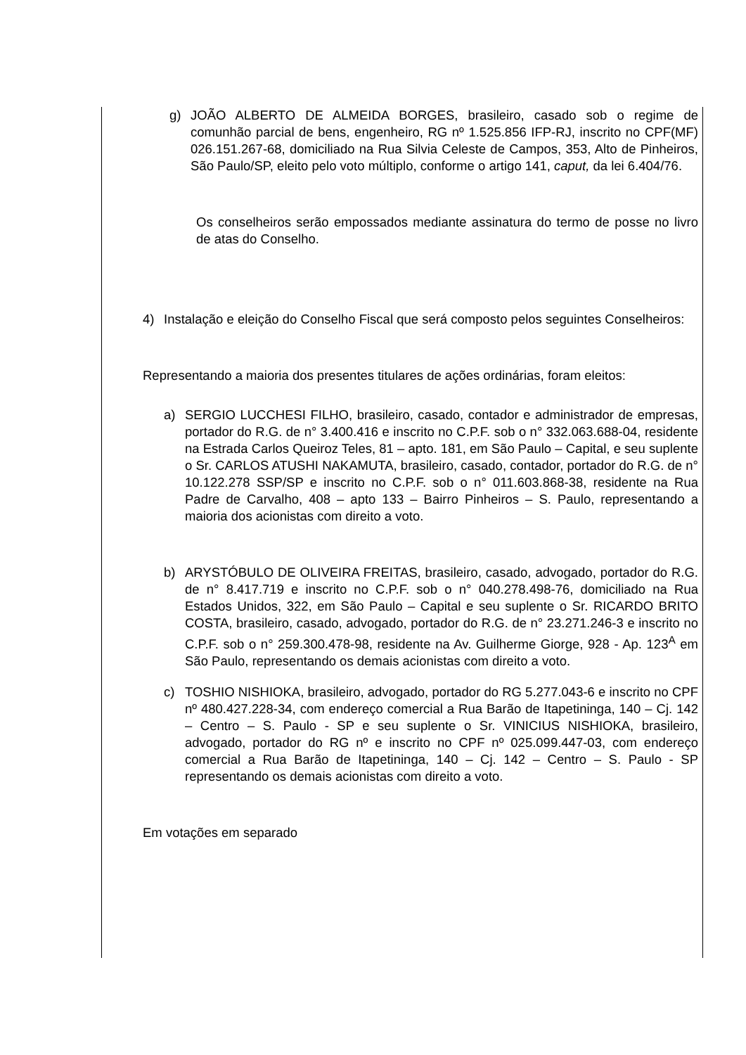g) JOÃO ALBERTO DE ALMEIDA BORGES, brasileiro, casado sob o regime de comunhão parcial de bens, engenheiro, RG nº 1.525.856 IFP-RJ, inscrito no CPF(MF) 026.151.267-68, domiciliado na Rua Silvia Celeste de Campos, 353, Alto de Pinheiros, São Paulo/SP, eleito pelo voto múltiplo, conforme o artigo 141, caput, da lei 6.404/76.
Os conselheiros serão empossados mediante assinatura do termo de posse no livro de atas do Conselho.
4) Instalação e eleição do Conselho Fiscal que será composto pelos seguintes Conselheiros:
Representando a maioria dos presentes titulares de ações ordinárias, foram eleitos:
a) SERGIO LUCCHESI FILHO, brasileiro, casado, contador e administrador de empresas, portador do R.G. de n° 3.400.416 e inscrito no C.P.F. sob o n° 332.063.688-04, residente na Estrada Carlos Queiroz Teles, 81 – apto. 181, em São Paulo – Capital, e seu suplente o Sr. CARLOS ATUSHI NAKAMUTA, brasileiro, casado, contador, portador do R.G. de n° 10.122.278 SSP/SP e inscrito no C.P.F. sob o n° 011.603.868-38, residente na Rua Padre de Carvalho, 408 – apto 133 – Bairro Pinheiros – S. Paulo, representando a maioria dos acionistas com direito a voto.
b) ARYSTÓBULO DE OLIVEIRA FREITAS, brasileiro, casado, advogado, portador do R.G. de n° 8.417.719 e inscrito no C.P.F. sob o n° 040.278.498-76, domiciliado na Rua Estados Unidos, 322, em São Paulo – Capital e seu suplente o Sr. RICARDO BRITO COSTA, brasileiro, casado, advogado, portador do R.G. de n° 23.271.246-3 e inscrito no C.P.F. sob o n° 259.300.478-98, residente na Av. Guilherme Giorge, 928 - Ap. 123<sup>A</sup> em São Paulo, representando os demais acionistas com direito a voto.
c) TOSHIO NISHIOKA, brasileiro, advogado, portador do RG 5.277.043-6 e inscrito no CPF nº 480.427.228-34, com endereço comercial a Rua Barão de Itapetininga, 140 – Cj. 142 – Centro – S. Paulo - SP e seu suplente o Sr. VINICIUS NISHIOKA, brasileiro, advogado, portador do RG nº e inscrito no CPF nº 025.099.447-03, com endereço comercial a Rua Barão de Itapetininga, 140 – Cj. 142 – Centro – S. Paulo - SP representando os demais acionistas com direito a voto.
Em votações em separado